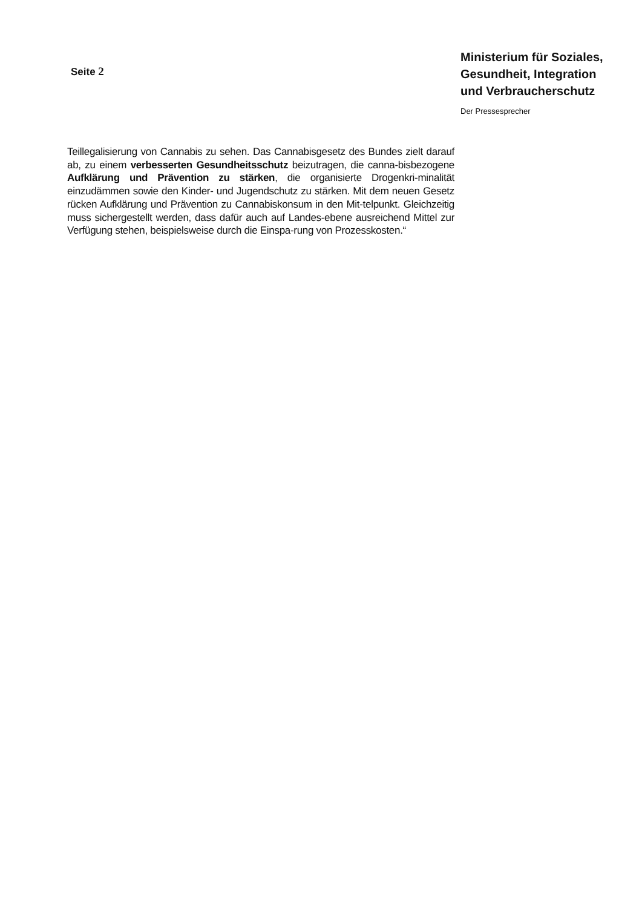Seite 2
Ministerium für Soziales,
Gesundheit, Integration
und Verbraucherschutz
Der Pressesprecher
Teillegalisierung von Cannabis zu sehen. Das Cannabisgesetz des Bundes zielt darauf ab, zu einem verbesserten Gesundheitsschutz beizutragen, die canna-bisbezogene Aufklärung und Prävention zu stärken, die organisierte Drogenkri-minalität einzudämmen sowie den Kinder- und Jugendschutz zu stärken. Mit dem neuen Gesetz rücken Aufklärung und Prävention zu Cannabiskonsum in den Mit-telpunkt. Gleichzeitig muss sichergestellt werden, dass dafür auch auf Landes-ebene ausreichend Mittel zur Verfügung stehen, beispielsweise durch die Einspa-rung von Prozesskosten.“